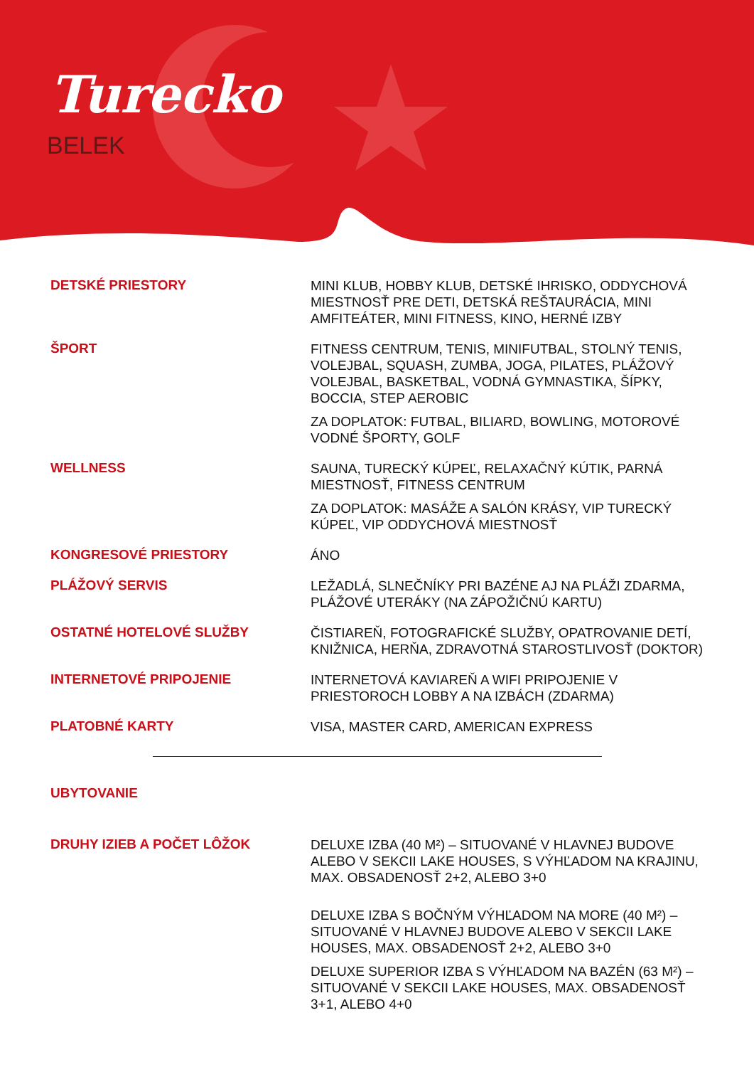Turecko
BELEK
DETSKÉ PRIESTORY
MINI KLUB, HOBBY KLUB, DETSKÉ IHRISKO, ODDYCHOVÁ MIESTNOSŤ PRE DETI, DETSKÁ REŠTAURÁCIA, MINI AMFITEÁTER, MINI FITNESS, KINO, HERNÉ IZBY
ŠPORT
FITNESS CENTRUM, TENIS, MINIFUTBAL, STOLNÝ TENIS, VOLEJBAL, SQUASH, ZUMBA, JOGA, PILATES, PLÁŽOVÝ VOLEJBAL, BASKETBAL, VODNÁ GYMNASTIKA, ŠÍPKY, BOCCIA, STEP AEROBIC
ZA DOPLATOK: FUTBAL, BILIARD, BOWLING, MOTOROVÉ VODNÉ ŠPORTY, GOLF
WELLNESS
SAUNA, TURECKÝ KÚPEĽ, RELAXAČNÝ KÚTIK, PARNÁ MIESTNOSŤ, FITNESS CENTRUM
ZA DOPLATOK: MASÁŽE A SALÓN KRÁSY, VIP TURECKÝ KÚPEĽ, VIP ODDYCHOVÁ MIESTNOSŤ
KONGRESOVÉ PRIESTORY
ÁNO
PLÁŽOVÝ SERVIS
LEŽADLÁ, SLNEČNÍKY PRI BAZÉNE AJ NA PLÁŽI ZDARMA, PLÁŽOVÉ UTERÁKY (NA ZÁPOŽIČNÚ KARTU)
OSTATNÉ HOTELOVÉ SLUŽBY
ČISTIAREŇ, FOTOGRAFICKÉ SLUŽBY, OPATROVANIE DETÍ, KNIŽNICA, HERŇA, ZDRAVOTNÁ STAROSTLIVOSŤ (DOKTOR)
INTERNETOVÉ PRIPOJENIE
INTERNETOVÁ KAVIAREŇ A WIFI PRIPOJENIE V PRIESTOROCH LOBBY A NA IZBÁCH (ZDARMA)
PLATOBNÉ KARTY
VISA, MASTER CARD, AMERICAN EXPRESS
UBYTOVANIE
DRUHY IZIEB A POČET LÔŽOK
DELUXE IZBA (40 M²) – SITUOVANÉ V HLAVNEJ BUDOVE ALEBO V SEKCII LAKE HOUSES, S VÝHĽADOM NA KRAJINU, MAX. OBSADENOSŤ 2+2, ALEBO 3+0
DELUXE IZBA S BOČNÝM VÝHĽADOM NA MORE (40 M²) – SITUOVANÉ V HLAVNEJ BUDOVE ALEBO V SEKCII LAKE HOUSES, MAX. OBSADENOSŤ 2+2, ALEBO 3+0
DELUXE SUPERIOR IZBA S VÝHĽADOM NA BAZÉN (63 M²) – SITUOVANÉ V SEKCII LAKE HOUSES, MAX. OBSADENOSŤ 3+1, ALEBO 4+0